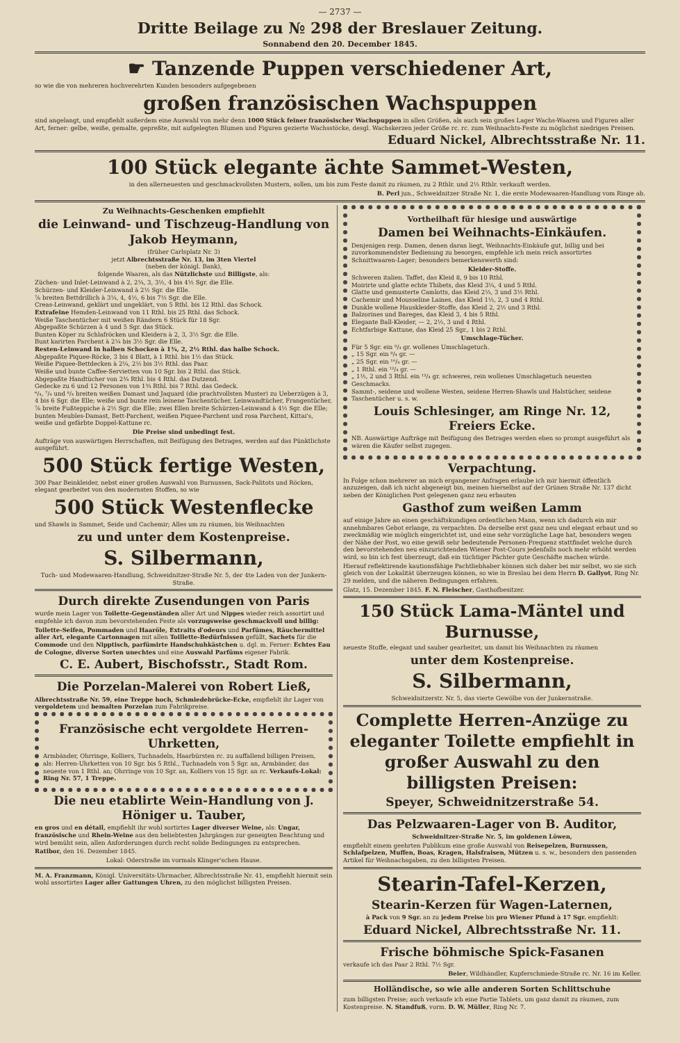— 2737 —
Dritte Beilage zu № 298 der Breslauer Zeitung.
Sonnabend den 20. December 1845.
☛ Tanzende Puppen verschiedener Art,
so wie die von mehreren hochverehrten Kunden besonders aufgegebenen
großen französischen Wachspuppen
sind angelangt, und empfiehlt außerdem eine Auswahl von mehr denn 1000 Stück feiner französischer Wachspuppen in allen Größen, als auch sein großes Lager Wachs-Waaren und Figuren aller Art, ferner: gelbe, weiße, gemalte, gepreßte, mit aufgelegten Blumen und Figuren gezierte Wachsstöcke, desgl. Wachskerzen jeder Größe rc. rc. zum Weihnachts-Feste zu möglichst niedrigen Preisen.
Eduard Nickel, Albrechtsstraße Nr. 11.
100 Stück elegante ächte Sammet-Westen,
in den allerneuesten und geschmackvollsten Mustern, sollen, um bis zum Feste damit zu räumen, zu 2 Rthlr. und 2⅓ Rthlr. verkauft werden.
B. Perl jun., Schweidnitzer Straße Nr. 1, die erste Modewaaren-Handlung vom Ringe ab.
Zu Weihnachts-Geschenken empfiehlt
die Leinwand- und Tischzeug-Handlung von Jakob Heymann,
(früher Carlsplatz Nr. 3)
jetzt Albrechtsstraße Nr. 13, im 3ten Viertel
(neben der königl. Bank),
folgende Waaren, als das Nützlichste und Billigste, als:
Züchen- und Inlet-Leinwand à 2, 2¼, 3, 3½, 4 bis 4½ Sgr. die Elle.
Schürzen- und Kleider-Leinwand à 2½ Sgr. die Elle.
⅞ breiten Bettdrillich à 3¼, 4, 4½, 6 bis 7½ Sgr. die Elle.
Creas-Leinwand, geklärt und ungeklärt, von 5 Rthl. bis 12 Rthl. das Schock.
Extrafeine Hemden-Leinwand von 11 Rthl. bis 25 Rthl. das Schock.
Weiße Taschentücher mit weißen Rändern 6 Stück für 18 Sgr.
Abgepaßte Schürzen à 4 und 5 Sgr. das Stück.
Bunten Köper zu Schlafröcken und Kleidern à 2, 3, 3½ Sgr. die Elle.
Bunt karirten Parchent à 2¼ bis 3½ Sgr. die Elle.
Resten-Leinwand in halben Schocken à 1¾, 2, 2½ Rthl. das halbe Schock.
Abgepaßte Piquee-Röcke, 3 bis 4 Blatt, à 1 Rthl. bis 1½ das Stück.
Weiße Piquee-Bettdecken à 2¼, 2½ bis 3½ Rthl. das Paar.
Weiße und bunte Caffee-Servietten von 10 Sgr. bis 2 Rthl. das Stück.
Abgepaßte Handtücher von 2¾ Rthl. bis 4 Rthl. das Dutzend.
Gedecke zu 6 und 12 Personen von 1¾ Rthl. bis 7 Rthl. das Gedeck.
⁶/₄, ⁷/₄ und ⁸/₄ breiten weißen Damast und Jaquard (die prachtvollsten Muster) zu Ueberzügen à 3, 4 bis 6 Sgr. die Elle; weiße und bunte rein leinene Taschentücher, Leinwandtücher, Frangentücher, ⅞ breite Fußteppiche à 2½ Sgr. die Elle; zwei Ellen breite Schürzen-Leinwand à 4½ Sgr. die Elle; bunten Meubles-Damast, Bett-Parchent, weißen Piquee-Parchent und rosa Parchent, Kittai's, weiße und gefärbte Doppel-Kattune rc.
Die Preise sind unbedingt fest.
Aufträge von auswärtigen Herrschaften, mit Beifügung des Betrages, werden auf das Pünktlichste ausgeführt.
500 Stück fertige Westen,
300 Paar Beinkleider, nebst einer großen Auswahl von Burnussen, Sack-Palitots und Röcken, elegant gearbeitet von den modernsten Stoffen, so wie
500 Stück Westenflecke
und Shawls in Sammet, Seide und Cachemir; Alles um zu räumen, bis Weihnachten
zu und unter dem Kostenpreise.
S. Silbermann,
Tuch- und Modewaaren-Handlung, Schweidnitzer-Straße Nr. 5, der 4te Laden von der Junkern-Straße.
Durch direkte Zusendungen von Paris
wurde mein Lager von Toilette-Gegenständen aller Art und Nippes wieder reich assortirt und empfehle ich davon zum bevorstehenden Feste als vorzugsweise geschmackvoll und billig:
Toilette-Seifen, Pommaden und Haaröle, Extraits d'odeurs und Parfümes, Räuchermittel aller Art, elegante Cartonnagen mit allen Toillette-Bedürfnissen gefüllt, Sachets für die Commode und den Nipptisch, parfümirte Handschuhkästchen u. dgl. m. Ferner: Echtes Eau de Cologne, diverse Sorten unechtes und eine Auswahl Parfüms eigener Fabrik.
C. E. Aubert, Bischofsstr., Stadt Rom.
Die Porzelan-Malerei von Robert Ließ,
Albrechtsstraße Nr. 59, eine Treppe hoch, Schmiedebrücke-Ecke, empfiehlt ihr Lager von vergoldetem und bemalten Porzelan zum Fabrikpreise.
Französische echt vergoldete Herren-Uhrketten,
Armbänder, Ohrringe, Kolliers, Tuchnadeln, Haarbürsten rc. zu auffallend billigen Preisen, als: Herren-Uhrketten von 10 Sgr. bis 5 Rthl., Tuchnadeln von 5 Sgr. an, Armbänder, das neueste von 1 Rthl. an; Ohrringe von 10 Sgr. an, Kolliers von 15 Sgr. an rc. Verkaufs-Lokal: Ring Nr. 57, 1 Treppe.
Die neu etablirte Wein-Handlung von J. Höniger u. Tauber,
en gros und en détail, empfiehlt ihr wohl sortirtes Lager diverser Weine, als: Ungar, französische und Rhein-Weine aus den beliebtesten Jahrgängen zur geneigten Beachtung und wird bemüht sein, allen Anforderungen durch recht solide Bedingungen zu entsprechen.
Ratibor, den 16. Dezember 1845.
Lokal: Oderstraße im vormals Klinger'schen Hause.
M. A. Franzmann, Königl. Universitäts-Uhrmacher, Albrechtsstraße Nr. 41, empfiehlt hiermit sein wohl assortirtes Lager aller Gattungen Uhren, zu den möglichst billigsten Preisen.
Vortheilhaft für hiesige und auswärtige
Damen bei Weihnachts-Einkäufen.
Denjenigen resp. Damen, denen daran liegt, Weihnachts-Einkäufe gut, billig und bei zuvorkommendster Bedienung zu besorgen, empfehle ich mein reich assortirtes Schnittwaaren-Lager; besonders bemerkenswerth sind:
Kleider-Stoffe.
Schweren italien. Taffet, das Kleid 8, 9 bis 10 Rthl.
Moirirte und glatte echte Thibets, das Kleid 3¼, 4 und 5 Rthl.
Glatte und gemusterte Camlotts, das Kleid 2⅓, 3 und 3½ Rthl.
Cachemir und Mousseline Laines, das Kleid 1⅓, 2, 3 und 4 Rthl.
Dunkle wollene Hauskleider-Stoffe, das Kleid 2, 2½ und 3 Rthl.
Balzorines und Bareges, das Kleid 3, 4 bis 5 Rthl.
Elegante Ball-Kleider, — 2, 2½, 3 und 4 Rthl.
Echtfarbige Kattune, das Kleid 25 Sgr., 1 bis 2 Rthl.
Umschlage-Tücher.
Für 5 Sgr. ein ⁸/₄ gr. wollenes Umschlagetuch.
„ 15 Sgr. ein ⁸/₄ gr. —
„ 25 Sgr. ein ¹⁰/₄ gr. —
„ 1 Rthl. ein ¹²/₄ gr. —
„ 1½, 2 und 3 Rthl. ein ¹²/₄ gr. schweres, rein wollenes Umschlagetuch neuesten Geschmacks.
Sammt-, seidene und wollene Westen, seidene Herren-Shawls und Halstücher, seidene Taschentücher u. s. w.
Louis Schlesinger, am Ringe Nr. 12, Freiers Ecke.
NB. Auswärtige Aufträge mit Beifügung des Betrages werden eben so prompt ausgeführt als wären die Käufer selbst zugegen.
Verpachtung.
In Folge schon mehrerer an mich ergangener Anfragen erlaube ich mir hiermit öffentlich anzuzeigen, daß ich nicht abgeneigt bin, meinen hierselbst auf der Grünen Straße Nr. 137 dicht neben der Königlichen Post gelegenen ganz neu erbauten
Gasthof zum weißen Lamm
auf einige Jahre an einen geschäftskundigen ordentlichen Mann, wenn ich dadurch ein mir annehmbares Gebot erlange, zu verpachten. Da derselbe erst ganz neu und elegant erbaut und so zweckmäßig wie möglich eingerichtet ist, und eine sehr vorzügliche Lage hat, besonders wegen der Nähe der Post, wo eine gewiß sehr bedeutende Personen-Frequenz stattfindet welche durch den bevorstehenden neu einzurichtenden Wiener Post-Cours jedenfalls noch mehr erhöht werden wird, so bin ich fest überzeugt, daß ein tüchtiger Pächter gute Geschäfte machen würde.
Hierauf reflektirende kautionsfähige Pachtliebhaber können sich daher bei mir selbst, wo sie sich gleich von der Lokalität überzeugen können, so wie in Breslau bei dem Herrn D. Gallyot, Ring Nr. 29 melden, und die näheren Bedingungen erfahren.
Glatz, 15. Dezember 1845. F. N. Fleischer, Gasthofbesitzer.
150 Stück Lama-Mäntel und Burnusse,
neueste Stoffe, elegant und sauber gearbeitet, um damit bis Weihnachten zu räumen
unter dem Kostenpreise.
S. Silbermann,
Schweidnitzerstr. Nr. 5, das vierte Gewölbe von der Junkernstraße.
Complette Herren-Anzüge zu eleganter Toilette empfiehlt in großer Auswahl zu den billigsten Preisen:
Speyer, Schweidnitzerstraße 54.
Das Pelzwaaren-Lager von B. Auditor,
Schweidnitzer-Straße Nr. 5, im goldenen Löwen,
empfiehlt einem geehrten Publikum eine große Auswahl von Reisepelzen, Burnussen, Schlafpelzen, Muffen, Boas, Kragen, Halsfraisen, Mützen u. s. w., besonders den passenden Artikel für Weihnachsgaben, zu den billigsten Preisen.
Stearin-Tafel-Kerzen,
Stearin-Kerzen für Wagen-Laternen,
à Pack von 9 Sgr. an zu jedem Preise bis pro Wiener Pfund à 17 Sgr. empfiehlt:
Eduard Nickel, Albrechtsstraße Nr. 11.
Frische böhmische Spick-Fasanen
verkaufe ich das Paar 2 Rthl. 7½ Sgr.
Beier, Wildhändler, Kupferschmiede-Straße rc. Nr. 16 im Keller.
Holländische, so wie alle anderen Sorten Schlittschuhe
zum billigsten Preise; auch verkaufe ich eine Partie Tablets, um ganz damit zu räumen, zum Kostenpreise. N. Standfuß, vorm. D. W. Müller, Ring Nr. 7.